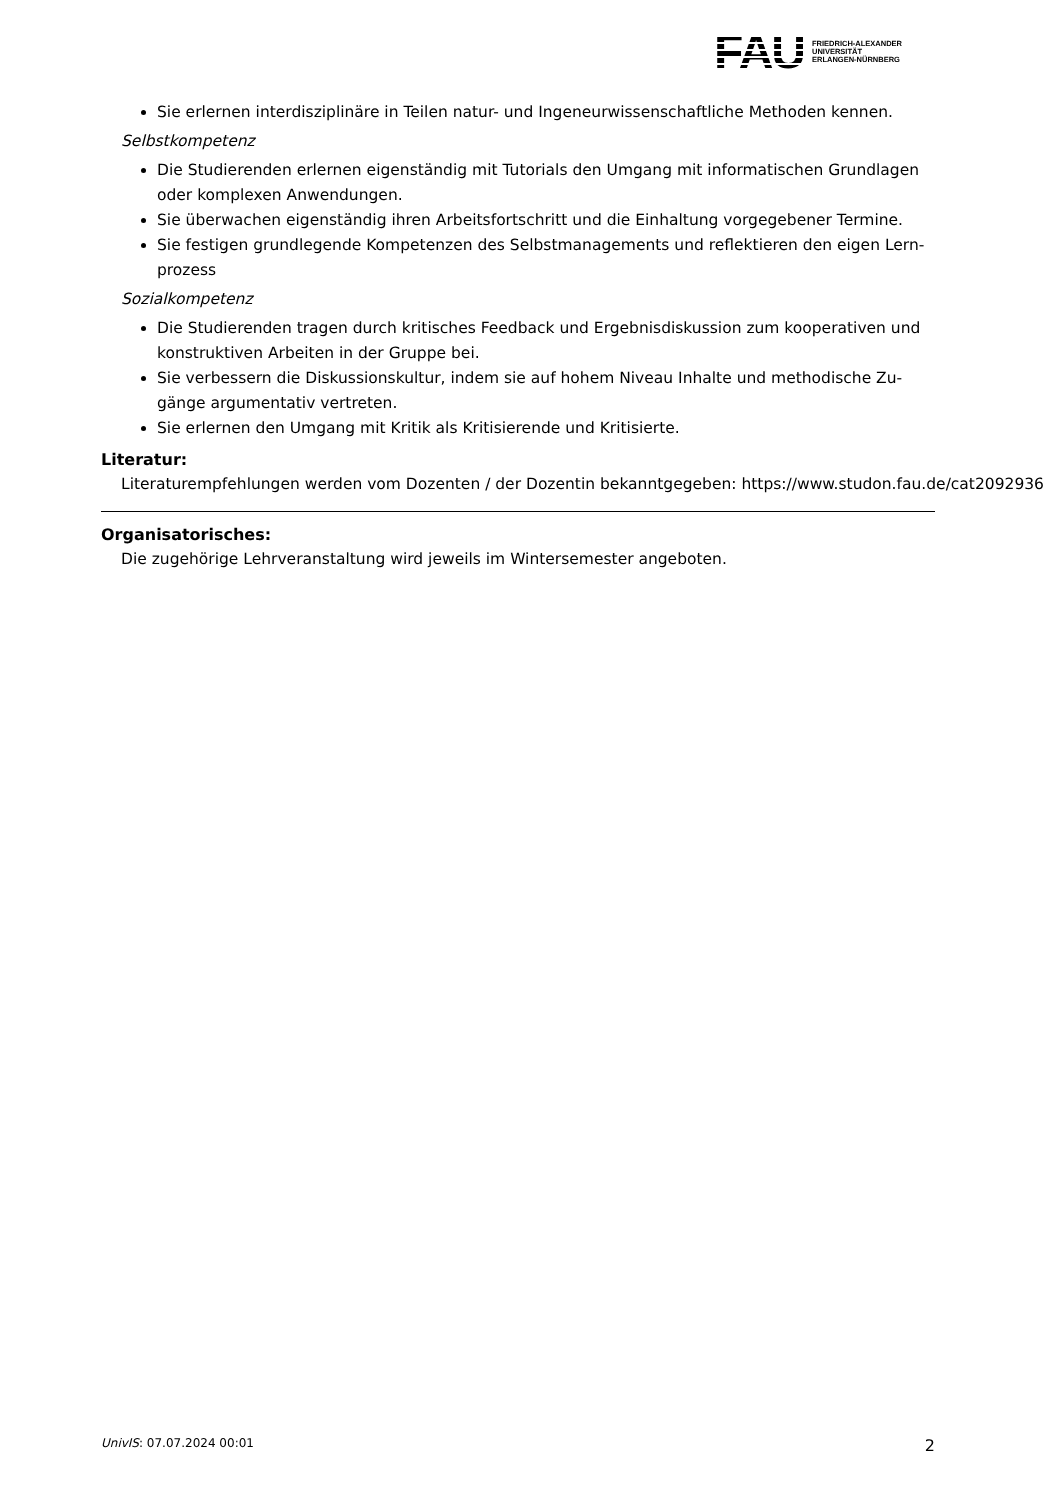FAU
FRIEDRICH-ALEXANDER
UNIVERSITÄT
ERLANGEN-NÜRNBERG
Sie erlernen interdisziplinäre in Teilen natur- und Ingeneurwissenschaftliche Methoden kennen.
Selbstkompetenz
Die Studierenden erlernen eigenständig mit Tutorials den Umgang mit informatischen Grundlagen oder komplexen Anwendungen.
Sie überwachen eigenständig ihren Arbeitsfortschritt und die Einhaltung vorgegebener Termine.
Sie festigen grundlegende Kompetenzen des Selbstmanagements und reflektieren den eigen Lern-prozess
Sozialkompetenz
Die Studierenden tragen durch kritisches Feedback und Ergebnisdiskussion zum kooperativen und konstruktiven Arbeiten in der Gruppe bei.
Sie verbessern die Diskussionskultur, indem sie auf hohem Niveau Inhalte und methodische Zu-gänge argumentativ vertreten.
Sie erlernen den Umgang mit Kritik als Kritisierende und Kritisierte.
Literatur:
Literaturempfehlungen werden vom Dozenten / der Dozentin bekanntgegeben: https://www.studon.fau.de/cat2092936
Organisatorisches:
Die zugehörige Lehrveranstaltung wird jeweils im Wintersemester angeboten.
UnivIS: 07.07.2024 00:01 2